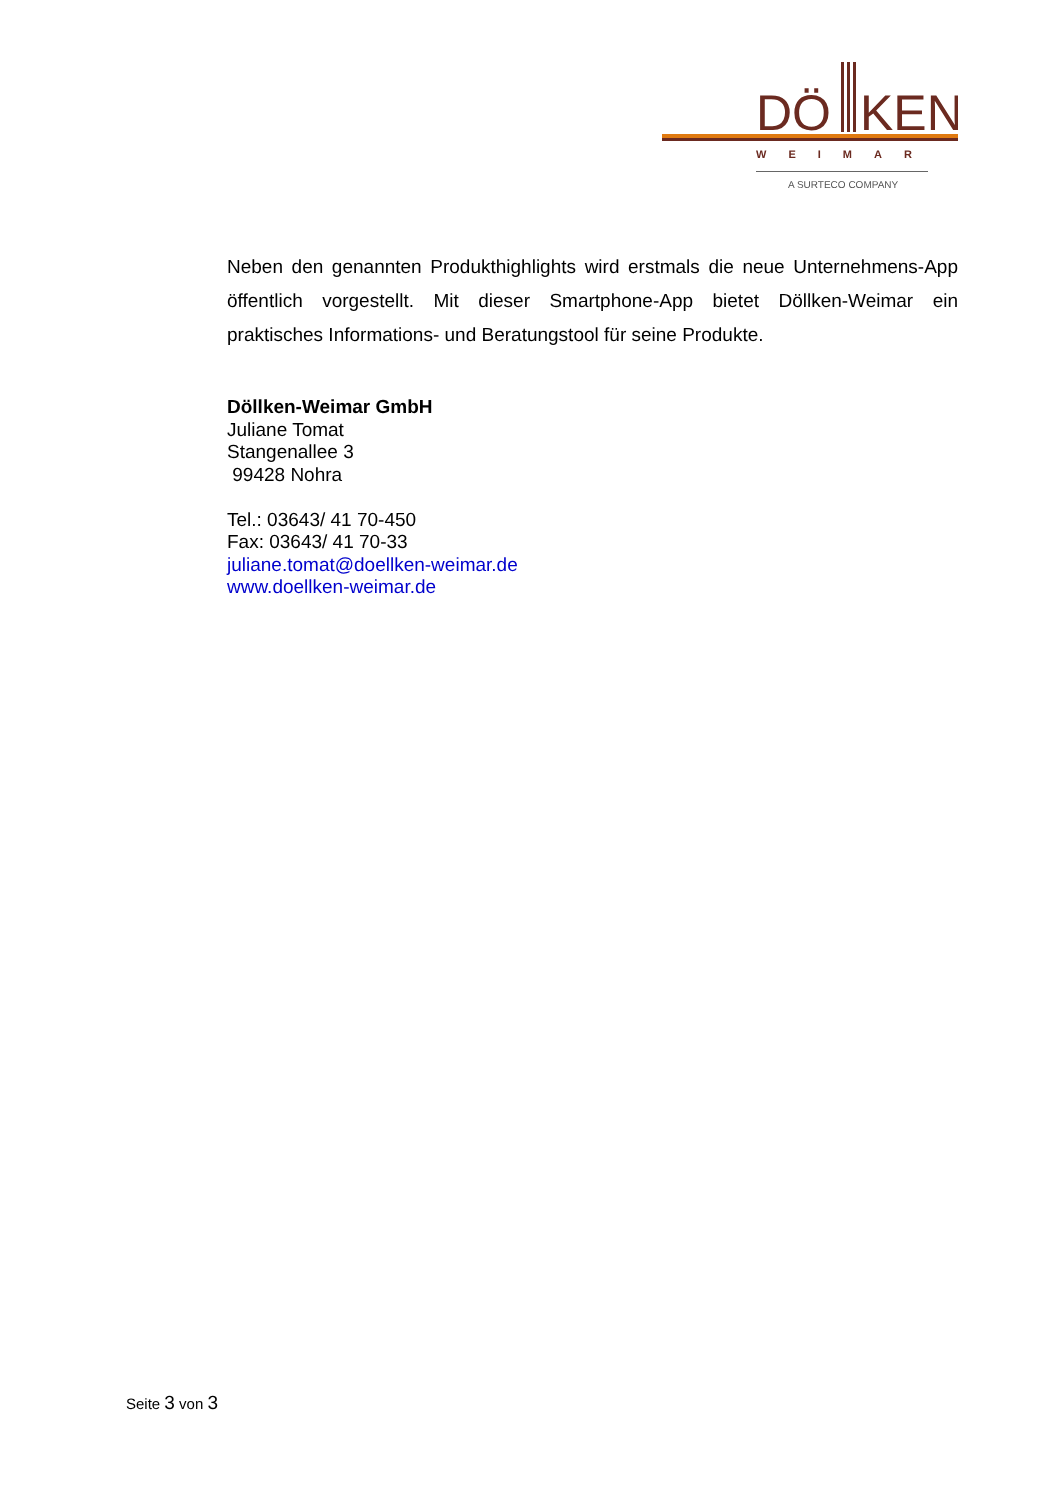DÖ
KEN
WEIMAR
A SURTECO COMPANY
Neben den genannten Produkthighlights wird erstmals die neue Unternehmens-App öffentlich vorgestellt. Mit dieser Smartphone-App bietet Döllken-Weimar ein praktisches Informations- und Beratungstool für seine Produkte.
Döllken-Weimar GmbH
Juliane Tomat
Stangenallee 3
99428 Nohra
Tel.: 03643/ 41 70-450
Fax: 03643/ 41 70-33
juliane.tomat@doellken-weimar.de
www.doellken-weimar.de
Seite 3 von 3